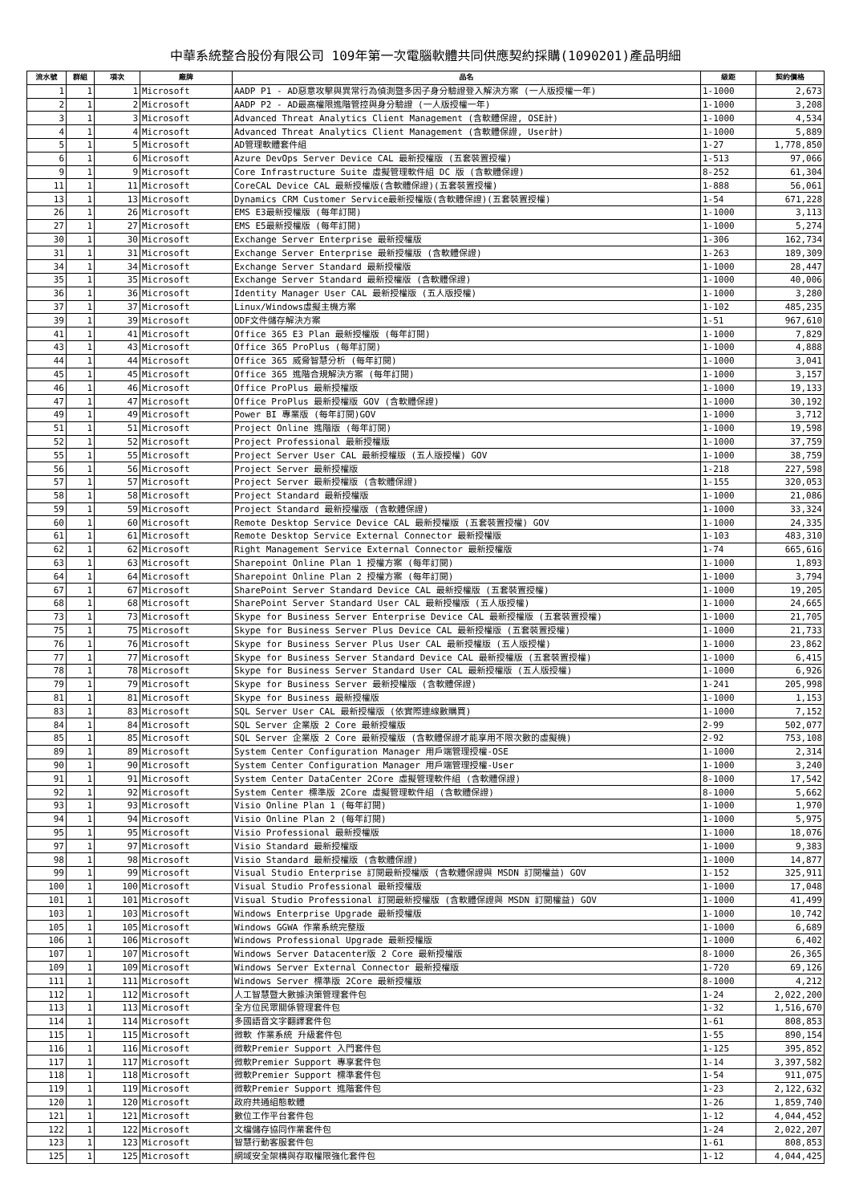中華系統整合股份有限公司 109年第一次電腦軟體共同供應契約採購(1090201)產品明細
| 流水號 | 群組 | 項次 | 廠牌 | 品名 | 級距 | 契約價格 |
| --- | --- | --- | --- | --- | --- | --- |
| 1 | 1 | 1 | Microsoft | AADP P1 - AD惡意攻擊與異常行為偵測暨多因子身分驗證登入解決方案 (一人版授權一年) | 1-1000 | 2,673 |
| 2 | 1 | 2 | Microsoft | AADP P2 - AD最高權限進階管控與身分驗證 (一人版授權一年) | 1-1000 | 3,208 |
| 3 | 1 | 3 | Microsoft | Advanced Threat Analytics Client Management (含軟體保證, OSE計) | 1-1000 | 4,534 |
| 4 | 1 | 4 | Microsoft | Advanced Threat Analytics Client Management (含軟體保證, User計) | 1-1000 | 5,889 |
| 5 | 1 | 5 | Microsoft | AD管理軟體套件組 | 1-27 | 1,778,850 |
| 6 | 1 | 6 | Microsoft | Azure DevOps Server Device CAL 最新授權版 (五套裝置授權) | 1-513 | 97,066 |
| 9 | 1 | 9 | Microsoft | Core Infrastructure Suite 虛擬管理軟件組 DC 版 (含軟體保證) | 8-252 | 61,304 |
| 11 | 1 | 11 | Microsoft | CoreCAL Device CAL 最新授權版(含軟體保證)(五套裝置授權) | 1-888 | 56,061 |
| 13 | 1 | 13 | Microsoft | Dynamics CRM Customer Service最新授權版(含軟體保證)(五套裝置授權) | 1-54 | 671,228 |
| 26 | 1 | 26 | Microsoft | EMS E3最新授權版 (每年訂閱) | 1-1000 | 3,113 |
| 27 | 1 | 27 | Microsoft | EMS E5最新授權版 (每年訂閱) | 1-1000 | 5,274 |
| 30 | 1 | 30 | Microsoft | Exchange Server Enterprise 最新授權版 | 1-306 | 162,734 |
| 31 | 1 | 31 | Microsoft | Exchange Server Enterprise 最新授權版 (含軟體保證) | 1-263 | 189,309 |
| 34 | 1 | 34 | Microsoft | Exchange Server Standard 最新授權版 | 1-1000 | 28,447 |
| 35 | 1 | 35 | Microsoft | Exchange Server Standard 最新授權版 (含軟體保證) | 1-1000 | 40,006 |
| 36 | 1 | 36 | Microsoft | Identity Manager User CAL 最新授權版 (五人版授權) | 1-1000 | 3,280 |
| 37 | 1 | 37 | Microsoft | Linux/Windows虛擬主機方案 | 1-102 | 485,235 |
| 39 | 1 | 39 | Microsoft | ODF文件儲存解決方案 | 1-51 | 967,610 |
| 41 | 1 | 41 | Microsoft | Office 365 E3 Plan 最新授權版 (每年訂閱) | 1-1000 | 7,829 |
| 43 | 1 | 43 | Microsoft | Office 365 ProPlus (每年訂閱) | 1-1000 | 4,888 |
| 44 | 1 | 44 | Microsoft | Office 365 威脅智慧分析 (每年訂閱) | 1-1000 | 3,041 |
| 45 | 1 | 45 | Microsoft | Office 365 進階合規解決方案 (每年訂閱) | 1-1000 | 3,157 |
| 46 | 1 | 46 | Microsoft | Office ProPlus 最新授權版 | 1-1000 | 19,133 |
| 47 | 1 | 47 | Microsoft | Office ProPlus 最新授權版 GOV (含軟體保證) | 1-1000 | 30,192 |
| 49 | 1 | 49 | Microsoft | Power BI 專業版 (每年訂閱)GOV | 1-1000 | 3,712 |
| 51 | 1 | 51 | Microsoft | Project Online 進階版 (每年訂閱) | 1-1000 | 19,598 |
| 52 | 1 | 52 | Microsoft | Project Professional 最新授權版 | 1-1000 | 37,759 |
| 55 | 1 | 55 | Microsoft | Project Server User CAL 最新授權版 (五人版授權) GOV | 1-1000 | 38,759 |
| 56 | 1 | 56 | Microsoft | Project Server 最新授權版 | 1-218 | 227,598 |
| 57 | 1 | 57 | Microsoft | Project Server 最新授權版 (含軟體保證) | 1-155 | 320,053 |
| 58 | 1 | 58 | Microsoft | Project Standard 最新授權版 | 1-1000 | 21,086 |
| 59 | 1 | 59 | Microsoft | Project Standard 最新授權版 (含軟體保證) | 1-1000 | 33,324 |
| 60 | 1 | 60 | Microsoft | Remote Desktop Service Device CAL 最新授權版 (五套裝置授權) GOV | 1-1000 | 24,335 |
| 61 | 1 | 61 | Microsoft | Remote Desktop Service External Connector 最新授權版 | 1-103 | 483,310 |
| 62 | 1 | 62 | Microsoft | Right Management Service External Connector 最新授權版 | 1-74 | 665,616 |
| 63 | 1 | 63 | Microsoft | Sharepoint Online Plan 1 授權方案 (每年訂閱) | 1-1000 | 1,893 |
| 64 | 1 | 64 | Microsoft | Sharepoint Online Plan 2 授權方案 (每年訂閱) | 1-1000 | 3,794 |
| 67 | 1 | 67 | Microsoft | SharePoint Server Standard Device CAL 最新授權版 (五套裝置授權) | 1-1000 | 19,205 |
| 68 | 1 | 68 | Microsoft | SharePoint Server Standard User CAL 最新授權版 (五人版授權) | 1-1000 | 24,665 |
| 73 | 1 | 73 | Microsoft | Skype for Business Server Enterprise Device CAL 最新授權版 (五套裝置授權) | 1-1000 | 21,705 |
| 75 | 1 | 75 | Microsoft | Skype for Business Server Plus Device CAL 最新授權版 (五套裝置授權) | 1-1000 | 21,733 |
| 76 | 1 | 76 | Microsoft | Skype for Business Server Plus User CAL 最新授權版 (五人版授權) | 1-1000 | 23,862 |
| 77 | 1 | 77 | Microsoft | Skype for Business Server Standard Device CAL 最新授權版 (五套裝置授權) | 1-1000 | 6,415 |
| 78 | 1 | 78 | Microsoft | Skype for Business Server Standard User CAL 最新授權版 (五人版授權) | 1-1000 | 6,926 |
| 79 | 1 | 79 | Microsoft | Skype for Business Server 最新授權版 (含軟體保證) | 1-241 | 205,998 |
| 81 | 1 | 81 | Microsoft | Skype for Business 最新授權版 | 1-1000 | 1,153 |
| 83 | 1 | 83 | Microsoft | SQL Server User CAL 最新授權版 (依實際連線數購買) | 1-1000 | 7,152 |
| 84 | 1 | 84 | Microsoft | SQL Server 企業版 2 Core 最新授權版 | 2-99 | 502,077 |
| 85 | 1 | 85 | Microsoft | SQL Server 企業版 2 Core 最新授權版 (含軟體保證才能享用不限次數的虛擬機) | 2-92 | 753,108 |
| 89 | 1 | 89 | Microsoft | System Center Configuration Manager 用戶端管理授權-OSE | 1-1000 | 2,314 |
| 90 | 1 | 90 | Microsoft | System Center Configuration Manager 用戶端管理授權-User | 1-1000 | 3,240 |
| 91 | 1 | 91 | Microsoft | System Center DataCenter 2Core 虛擬管理軟件組 (含軟體保證) | 8-1000 | 17,542 |
| 92 | 1 | 92 | Microsoft | System Center 標準版 2Core 虛擬管理軟件組 (含軟體保證) | 8-1000 | 5,662 |
| 93 | 1 | 93 | Microsoft | Visio Online Plan 1 (每年訂閱) | 1-1000 | 1,970 |
| 94 | 1 | 94 | Microsoft | Visio Online Plan 2 (每年訂閱) | 1-1000 | 5,975 |
| 95 | 1 | 95 | Microsoft | Visio Professional 最新授權版 | 1-1000 | 18,076 |
| 97 | 1 | 97 | Microsoft | Visio Standard 最新授權版 | 1-1000 | 9,383 |
| 98 | 1 | 98 | Microsoft | Visio Standard 最新授權版 (含軟體保證) | 1-1000 | 14,877 |
| 99 | 1 | 99 | Microsoft | Visual Studio Enterprise 訂閱最新授權版 (含軟體保證與 MSDN 訂閱權益) GOV | 1-152 | 325,911 |
| 100 | 1 | 100 | Microsoft | Visual Studio Professional 最新授權版 | 1-1000 | 17,048 |
| 101 | 1 | 101 | Microsoft | Visual Studio Professional 訂閱最新授權版 (含軟體保證與 MSDN 訂閱權益) GOV | 1-1000 | 41,499 |
| 103 | 1 | 103 | Microsoft | Windows Enterprise Upgrade 最新授權版 | 1-1000 | 10,742 |
| 105 | 1 | 105 | Microsoft | Windows GGWA 作業系統完整版 | 1-1000 | 6,689 |
| 106 | 1 | 106 | Microsoft | Windows Professional Upgrade 最新授權版 | 1-1000 | 6,402 |
| 107 | 1 | 107 | Microsoft | Windows Server Datacenter版 2 Core 最新授權版 | 8-1000 | 26,365 |
| 109 | 1 | 109 | Microsoft | Windows Server External Connector 最新授權版 | 1-720 | 69,126 |
| 111 | 1 | 111 | Microsoft | Windows Server 標準版 2Core 最新授權版 | 8-1000 | 4,212 |
| 112 | 1 | 112 | Microsoft | 人工智慧暨大數據決策管理套件包 | 1-24 | 2,022,200 |
| 113 | 1 | 113 | Microsoft | 全方位民眾關係管理套件包 | 1-32 | 1,516,670 |
| 114 | 1 | 114 | Microsoft | 多國語音文字翻譯套件包 | 1-61 | 808,853 |
| 115 | 1 | 115 | Microsoft | 微軟 作業系統 升級套件包 | 1-55 | 890,154 |
| 116 | 1 | 116 | Microsoft | 微軟Premier Support 入門套件包 | 1-125 | 395,852 |
| 117 | 1 | 117 | Microsoft | 微軟Premier Support 專享套件包 | 1-14 | 3,397,582 |
| 118 | 1 | 118 | Microsoft | 微軟Premier Support 標準套件包 | 1-54 | 911,075 |
| 119 | 1 | 119 | Microsoft | 微軟Premier Support 進階套件包 | 1-23 | 2,122,632 |
| 120 | 1 | 120 | Microsoft | 政府共通組態軟體 | 1-26 | 1,859,740 |
| 121 | 1 | 121 | Microsoft | 數位工作平台套件包 | 1-12 | 4,044,452 |
| 122 | 1 | 122 | Microsoft | 文檔儲存協同作業套件包 | 1-24 | 2,022,207 |
| 123 | 1 | 123 | Microsoft | 智慧行動客服套件包 | 1-61 | 808,853 |
| 125 | 1 | 125 | Microsoft | 網域安全架構與存取權限強化套件包 | 1-12 | 4,044,425 |